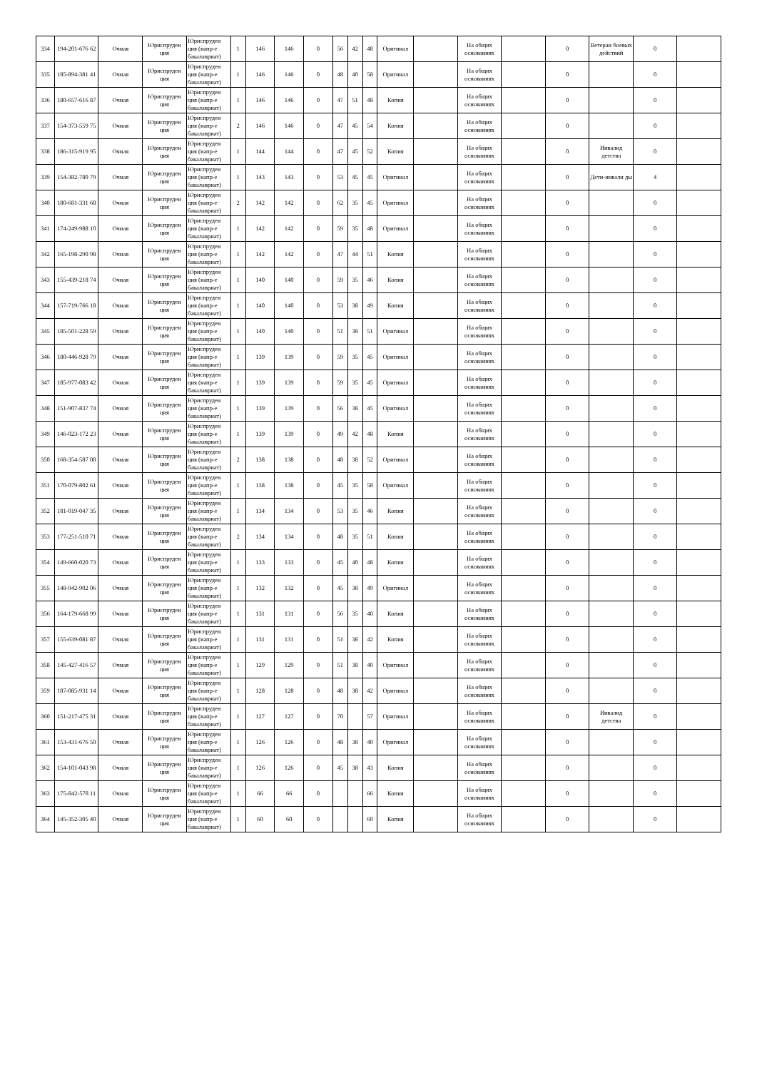| 334 | 194-201-676 62 | Очная | Юриспруден ция | Юриспруден ция (напр-е бакалавриат) | 1 | 146 | 146 | 0 | 56 | 42 | 48 | Оригинал | | На общих основаниях | | 0 | Ветеран боевых действий | 0 | |
| 335 | 185-894-381 41 | Очная | Юриспруден ция | Юриспруден ция (напр-е бакалавриат) | 1 | 146 | 146 | 0 | 48 | 40 | 58 | Оригинал | | На общих основаниях | | 0 | | 0 | |
| 336 | 180-657-616 87 | Очная | Юриспруден ция | Юриспруден ция (напр-е бакалавриат) | 1 | 146 | 146 | 0 | 47 | 51 | 48 | Копия | | На общих основаниях | | 0 | | 0 | |
| 337 | 154-373-559 75 | Очная | Юриспруден ция | Юриспруден ция (напр-е бакалавриат) | 2 | 146 | 146 | 0 | 47 | 45 | 54 | Копия | | На общих основаниях | | 0 | | 0 | |
| 338 | 186-315-919 95 | Очная | Юриспруден ция | Юриспруден ция (напр-е бакалавриат) | 1 | 144 | 144 | 0 | 47 | 45 | 52 | Копия | | На общих основаниях | | 0 | Инвалид детства | 0 | |
| 339 | 154-382-780 79 | Очная | Юриспруден ция | Юриспруден ция (напр-е бакалавриат) | 1 | 143 | 143 | 0 | 53 | 45 | 45 | Оригинал | | На общих основаниях | | 0 | Дети-инвали ды | 4 | |
| 340 | 180-681-331 68 | Очная | Юриспруден ция | Юриспруден ция (напр-е бакалавриат) | 2 | 142 | 142 | 0 | 62 | 35 | 45 | Оригинал | | На общих основаниях | | 0 | | 0 | |
| 341 | 174-249-988 10 | Очная | Юриспруден ция | Юриспруден ция (напр-е бакалавриат) | 1 | 142 | 142 | 0 | 59 | 35 | 48 | Оригинал | | На общих основаниях | | 0 | | 0 | |
| 342 | 165-198-290 98 | Очная | Юриспруден ция | Юриспруден ция (напр-е бакалавриат) | 1 | 142 | 142 | 0 | 47 | 44 | 51 | Копия | | На общих основаниях | | 0 | | 0 | |
| 343 | 155-439-218 74 | Очная | Юриспруден ция | Юриспруден ция (напр-е бакалавриат) | 1 | 140 | 140 | 0 | 59 | 35 | 46 | Копия | | На общих основаниях | | 0 | | 0 | |
| 344 | 157-719-766 18 | Очная | Юриспруден ция | Юриспруден ция (напр-е бакалавриат) | 1 | 140 | 140 | 0 | 53 | 38 | 49 | Копия | | На общих основаниях | | 0 | | 0 | |
| 345 | 185-501-228 59 | Очная | Юриспруден ция | Юриспруден ция (напр-е бакалавриат) | 1 | 140 | 140 | 0 | 51 | 38 | 51 | Оригинал | | На общих основаниях | | 0 | | 0 | |
| 346 | 180-446-928 79 | Очная | Юриспруден ция | Юриспруден ция (напр-е бакалавриат) | 1 | 139 | 139 | 0 | 59 | 35 | 45 | Оригинал | | На общих основаниях | | 0 | | 0 | |
| 347 | 185-977-083 42 | Очная | Юриспруден ция | Юриспруден ция (напр-е бакалавриат) | 1 | 139 | 139 | 0 | 59 | 35 | 45 | Оригинал | | На общих основаниях | | 0 | | 0 | |
| 348 | 151-907-837 74 | Очная | Юриспруден ция | Юриспруден ция (напр-е бакалавриат) | 1 | 139 | 139 | 0 | 56 | 38 | 45 | Оригинал | | На общих основаниях | | 0 | | 0 | |
| 349 | 146-023-172 23 | Очная | Юриспруден ция | Юриспруден ция (напр-е бакалавриат) | 1 | 139 | 139 | 0 | 49 | 42 | 48 | Копия | | На общих основаниях | | 0 | | 0 | |
| 350 | 168-354-587 08 | Очная | Юриспруден ция | Юриспруден ция (напр-е бакалавриат) | 2 | 138 | 138 | 0 | 48 | 38 | 52 | Оригинал | | На общих основаниях | | 0 | | 0 | |
| 351 | 170-079-802 61 | Очная | Юриспруден ция | Юриспруден ция (напр-е бакалавриат) | 1 | 138 | 138 | 0 | 45 | 35 | 58 | Оригинал | | На общих основаниях | | 0 | | 0 | |
| 352 | 181-019-047 35 | Очная | Юриспруден ция | Юриспруден ция (напр-е бакалавриат) | 1 | 134 | 134 | 0 | 53 | 35 | 46 | Копия | | На общих основаниях | | 0 | | 0 | |
| 353 | 177-251-510 71 | Очная | Юриспруден ция | Юриспруден ция (напр-е бакалавриат) | 2 | 134 | 134 | 0 | 48 | 35 | 51 | Копия | | На общих основаниях | | 0 | | 0 | |
| 354 | 149-660-020 73 | Очная | Юриспруден ция | Юриспруден ция (напр-е бакалавриат) | 1 | 133 | 133 | 0 | 45 | 40 | 48 | Копия | | На общих основаниях | | 0 | | 0 | |
| 355 | 148-942-902 06 | Очная | Юриспруден ция | Юриспруден ция (напр-е бакалавриат) | 1 | 132 | 132 | 0 | 45 | 38 | 49 | Оригинал | | На общих основаниях | | 0 | | 0 | |
| 356 | 164-179-668 99 | Очная | Юриспруден ция | Юриспруден ция (напр-е бакалавриат) | 1 | 131 | 131 | 0 | 56 | 35 | 40 | Копия | | На общих основаниях | | 0 | | 0 | |
| 357 | 155-639-081 87 | Очная | Юриспруден ция | Юриспруден ция (напр-е бакалавриат) | 1 | 131 | 131 | 0 | 51 | 38 | 42 | Копия | | На общих основаниях | | 0 | | 0 | |
| 358 | 145-427-416 57 | Очная | Юриспруден ция | Юриспруден ция (напр-е бакалавриат) | 1 | 129 | 129 | 0 | 51 | 38 | 40 | Оригинал | | На общих основаниях | | 0 | | 0 | |
| 359 | 187-085-931 14 | Очная | Юриспруден ция | Юриспруден ция (напр-е бакалавриат) | 1 | 128 | 128 | 0 | 48 | 38 | 42 | Оригинал | | На общих основаниях | | 0 | | 0 | |
| 360 | 151-217-475 31 | Очная | Юриспруден ция | Юриспруден ция (напр-е бакалавриат) | 1 | 127 | 127 | 0 | 70 | | 57 | Оригинал | | На общих основаниях | | 0 | Инвалид детства | 0 | |
| 361 | 153-431-676 50 | Очная | Юриспруден ция | Юриспруден ция (напр-е бакалавриат) | 1 | 126 | 126 | 0 | 48 | 38 | 40 | Оригинал | | На общих основаниях | | 0 | | 0 | |
| 362 | 154-101-043 98 | Очная | Юриспруден ция | Юриспруден ция (напр-е бакалавриат) | 1 | 126 | 126 | 0 | 45 | 38 | 43 | Копия | | На общих основаниях | | 0 | | 0 | |
| 363 | 175-842-578 11 | Очная | Юриспруден ция | Юриспруден ция (напр-е бакалавриат) | 1 | 66 | 66 | 0 | | | 66 | Копия | | На общих основаниях | | 0 | | 0 | |
| 364 | 145-352-305 40 | Очная | Юриспруден ция | Юриспруден ция (напр-е бакалавриат) | 1 | 60 | 60 | 0 | | | 60 | Копия | | На общих основаниях | | 0 | | 0 | |